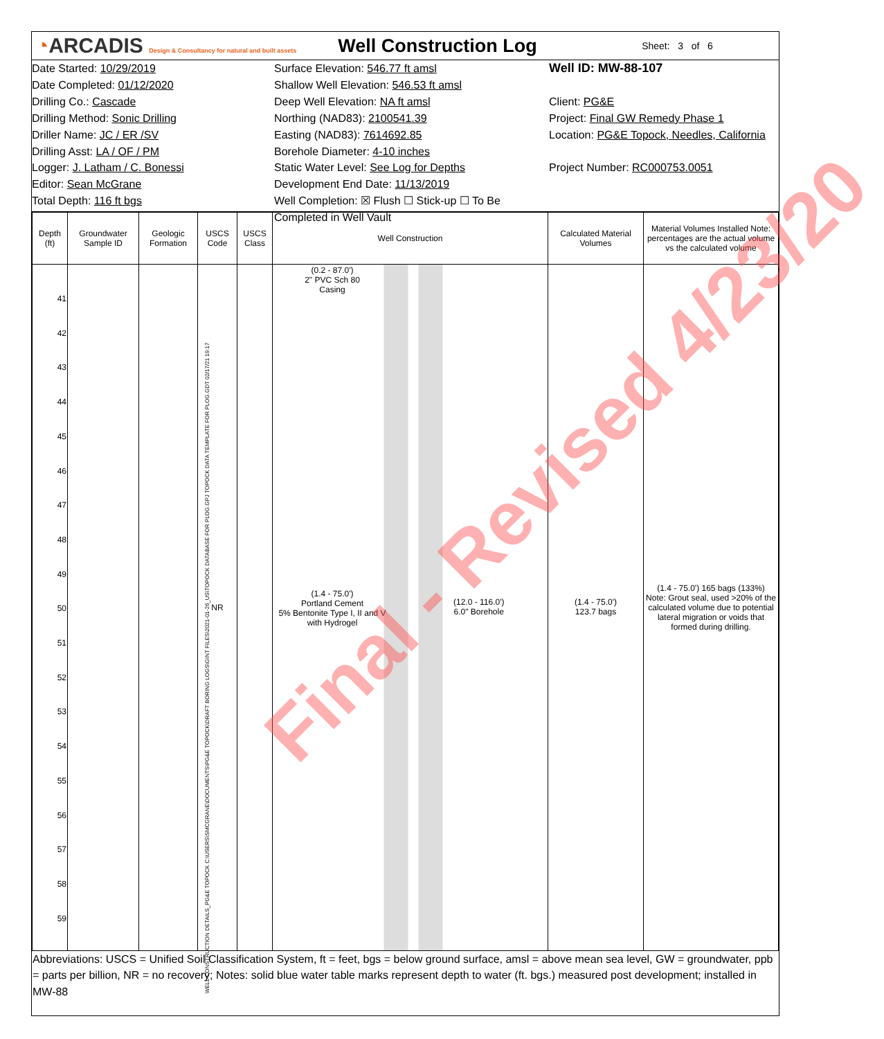◔ARCADIS Design & Consultancy for natural and built assets
Well Construction Log
Sheet: 3 of 6
Date Started: 10/29/2019
Date Completed: 01/12/2020
Drilling Co.: Cascade
Drilling Method: Sonic Drilling
Driller Name: JC / ER /SV
Drilling Asst: LA / OF / PM
Logger: J. Latham / C. Bonessi
Editor: Sean McGrane
Total Depth: 116 ft bgs
Surface Elevation: 546.77 ft amsl
Shallow Well Elevation: 546.53 ft amsl
Deep Well Elevation: NA ft amsl
Northing (NAD83): 2100541.39
Easting (NAD83): 7614692.85
Borehole Diameter: 4-10 inches
Static Water Level: See Log for Depths
Development End Date: 11/13/2019
Well Completion: ☒ Flush ☐ Stick-up ☐ To Be Completed in Well Vault
Well ID: MW-88-107
Client: PG&E
Project: Final GW Remedy Phase 1
Location: PG&E Topock, Needles, California
Project Number: RC000753.0051
| Depth (ft) | Groundwater Sample ID | Geologic Formation | USCS Code | USCS Class | Well Construction | Calculated Material Volumes | Material Volumes Installed Note: percentages are the actual volume vs the calculated volume |
| --- | --- | --- | --- | --- | --- | --- | --- |
| 41 42 43 44 45 46 47 48 49 50 51 52 53 54 55 56 57 58 59 | | | NR | | (0.2 - 87.0') 2" PVC Sch 80 Casing (1.4 - 75.0') Portland Cement 5% Bentonite Type I, II and V with Hydrogel (12.0 - 116.0') 6.0" Borehole | (1.4 - 75.0') 123.7 bags | (1.4 - 75.0') 165 bags (133%) Note: Grout seal, used >20% of the calculated volume due to potential lateral migration or voids that formed during drilling. |
Abbreviations: USCS = Unified Soil Classification System, ft = feet, bgs = below ground surface, amsl = above mean sea level, GW = groundwater, ppb = parts per billion, NR = no recovery; Notes: solid blue water table marks represent depth to water (ft. bgs.) measured post development; installed in MW-88
Final - Revised 4/23/20
WELL CONSTRUCTION DETAILS_PG&E TOPOCK C:\USERS\SMCGRANE\DOCUMENTS\PG&E TOPOCK\DRAFT BORING LOGS\GINT FILES\2021-01-26_US\TOPOCK DATABASE FOR PLOG.GPJ TOPOCK DATA TEMPLATE FOR PLOG.GDT 02/17/21 19:17